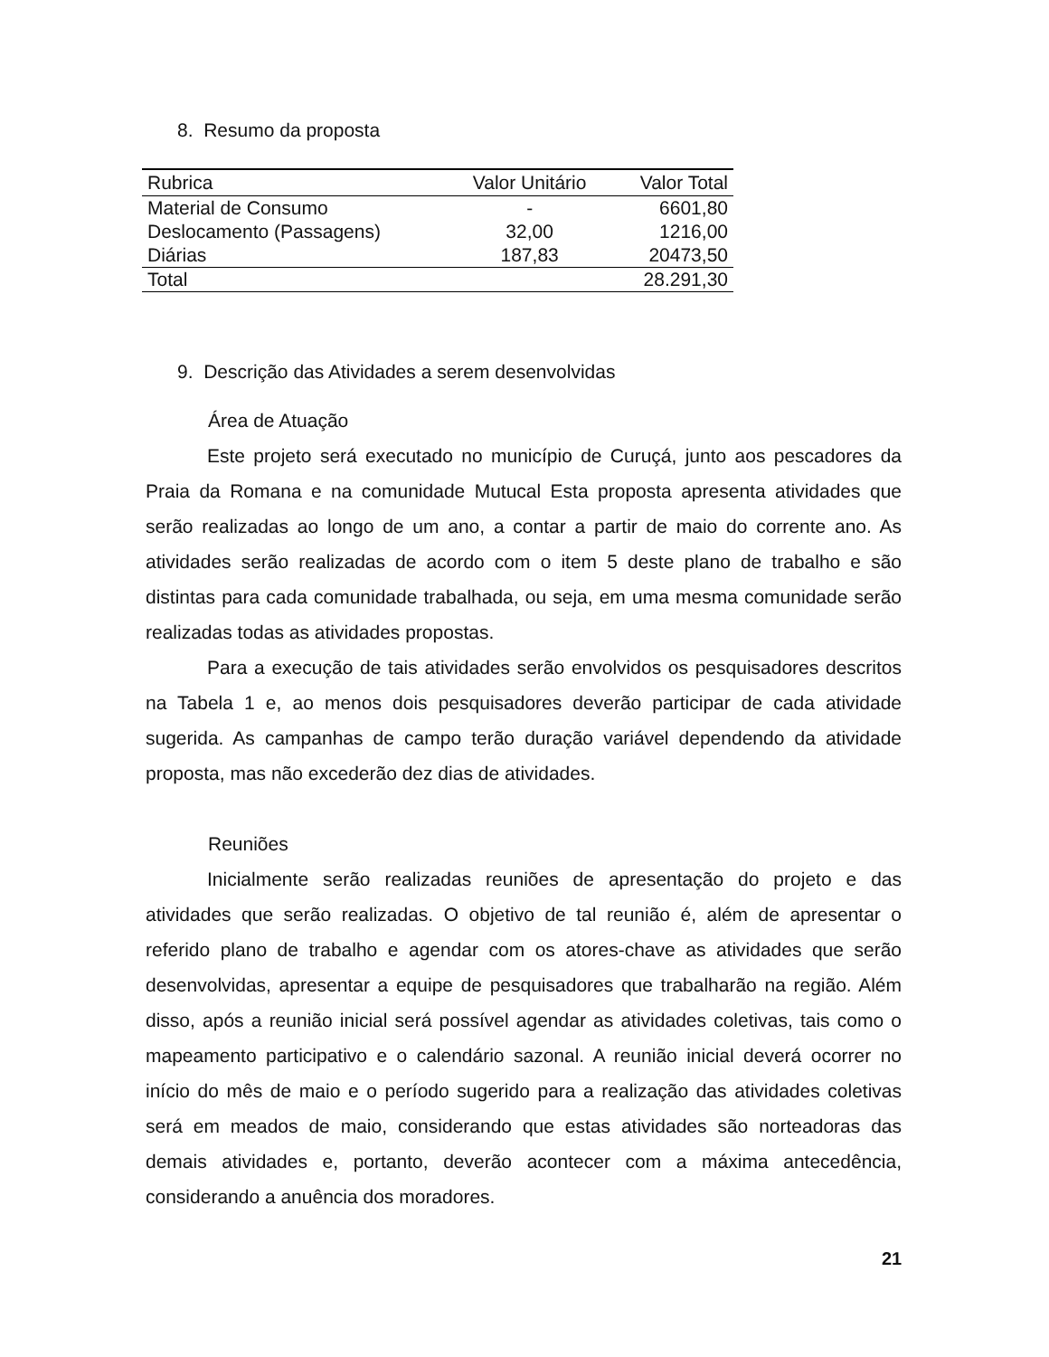8. Resumo da proposta
| Rubrica | Valor Unitário | Valor Total |
| --- | --- | --- |
| Material de Consumo | - | 6601,80 |
| Deslocamento (Passagens) | 32,00 | 1216,00 |
| Diárias | 187,83 | 20473,50 |
| Total | | 28.291,30 |
9. Descrição das Atividades a serem desenvolvidas
Área de Atuação
Este projeto será executado no município de Curuçá, junto aos pescadores da Praia da Romana e na comunidade Mutucal Esta proposta apresenta atividades que serão realizadas ao longo de um ano, a contar a partir de maio do corrente ano. As atividades serão realizadas de acordo com o item 5 deste plano de trabalho e são distintas para cada comunidade trabalhada, ou seja, em uma mesma comunidade serão realizadas todas as atividades propostas.
Para a execução de tais atividades serão envolvidos os pesquisadores descritos na Tabela 1 e, ao menos dois pesquisadores deverão participar de cada atividade sugerida. As campanhas de campo terão duração variável dependendo da atividade proposta, mas não excederão dez dias de atividades.
Reuniões
Inicialmente serão realizadas reuniões de apresentação do projeto e das atividades que serão realizadas. O objetivo de tal reunião é, além de apresentar o referido plano de trabalho e agendar com os atores-chave as atividades que serão desenvolvidas, apresentar a equipe de pesquisadores que trabalharão na região. Além disso, após a reunião inicial será possível agendar as atividades coletivas, tais como o mapeamento participativo e o calendário sazonal. A reunião inicial deverá ocorrer no início do mês de maio e o período sugerido para a realização das atividades coletivas será em meados de maio, considerando que estas atividades são norteadoras das demais atividades e, portanto, deverão acontecer com a máxima antecedência, considerando a anuência dos moradores.
21